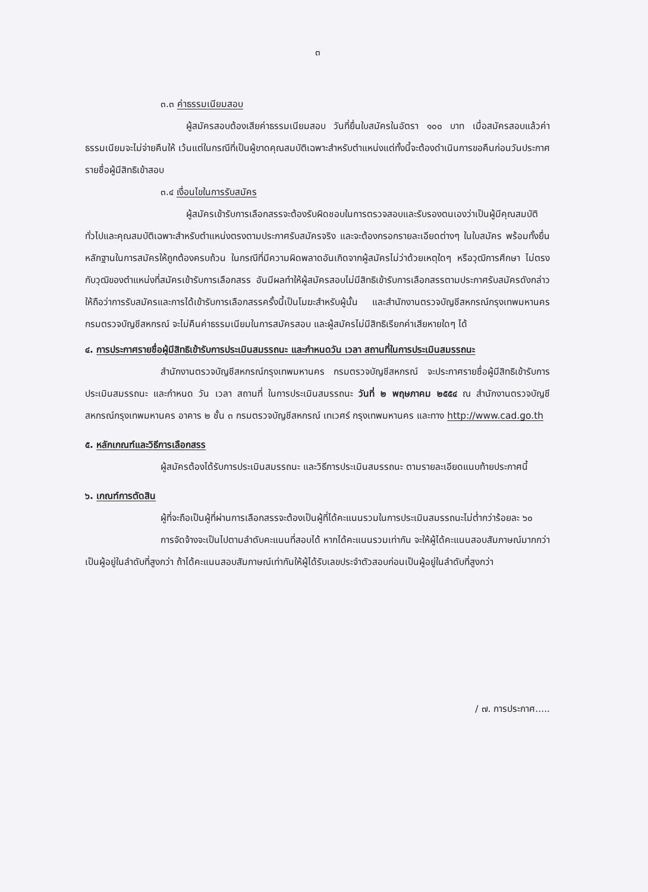๓
๓.๓ ค่าธรรมเนียมสอบ
ผู้สมัครสอบต้องเสียค่าธรรมเนียมสอบ วันที่ยื่นใบสมัครในอัตรา ๑๐๐ บาท เมื่อสมัครสอบแล้วค่าธรรมเนียมจะไม่จ่ายคืนให้ เว้นแต่ในกรณีที่เป็นผู้ขาดคุณสมบัติเฉพาะสำหรับตำแหน่งแต่ทั้งนี้จะต้องดำเนินการขอคืนก่อนวันประกาศรายชื่อผู้มีสิทธิเข้าสอบ
๓.๔ เงื่อนไขในการรับสมัคร
ผู้สมัครเข้ารับการเลือกสรรจะต้องรับผิดชอบในการตรวจสอบและรับรองตนเองว่าเป็นผู้มีคุณสมบัติทั่วไปและคุณสมบัติเฉพาะสำหรับตำแหน่งตรงตามประกาศรับสมัครจริง และจะต้องกรอกรายละเอียดต่างๆ ในใบสมัคร พร้อมทั้งยื่นหลักฐานในการสมัครให้ถูกต้องครบถ้วน ในกรณีที่มีความผิดพลาดอันเกิดจากผู้สมัครไม่ว่าด้วยเหตุใดๆ หรือวุฒิการศึกษา ไม่ตรงกับวุฒิของตำแหน่งที่สมัครเข้ารับการเลือกสรร อันมีผลทำให้ผู้สมัครสอบไม่มีสิทธิเข้ารับการเลือกสรรตามประกาศรับสมัครดังกล่าวให้ถือว่าการรับสมัครและการได้เข้ารับการเลือกสรรครั้งนี้เป็นโมฆะสำหรับผู้นั้น และสำนักงานตรวจบัญชีสหกรณ์กรุงเทพมหานคร กรมตรวจบัญชีสหกรณ์ จะไม่คืนค่าธรรมเนียมในการสมัครสอบ และผู้สมัครไม่มีสิทธิเรียกค่าเสียหายใดๆ ได้
๔. การประกาศรายชื่อผู้มีสิทธิเข้ารับการประเมินสมรรถนะ และกำหนดวัน เวลา สถานที่ในการประเมินสมรรถนะ
สำนักงานตรวจบัญชีสหกรณ์กรุงเทพมหานคร กรมตรวจบัญชีสหกรณ์ จะประกาศรายชื่อผู้มีสิทธิเข้ารับการประเมินสมรรถนะ และกำหนด วัน เวลา สถานที่ ในการประเมินสมรรถนะ วันที่ ๒ พฤษภาคม ๒๕๕๔ ณ สำนักงานตรวจบัญชีสหกรณ์กรุงเทพมหานคร อาคาร ๒ ชั้น ๓ กรมตรวจบัญชีสหกรณ์ เทเวศร์ กรุงเทพมหานคร และทาง http://www.cad.go.th
๕. หลักเกณฑ์และวิธีการเลือกสรร
ผู้สมัครต้องได้รับการประเมินสมรรถนะ และวิธีการประเมินสมรรถนะ ตามรายละเอียดแนบท้ายประกาศนี้
๖. เกณฑ์การตัดสิน
ผู้ที่จะถือเป็นผู้ที่ผ่านการเลือกสรรจะต้องเป็นผู้ที่ได้คะแนนรวมในการประเมินสมรรถนะไม่ต่ำกว่าร้อยละ ๖๐
การจัดจ้างจะเป็นไปตามลำดับคะแนนที่สอบได้ หากได้คะแนนรวมเท่ากัน จะให้ผู้ได้คะแนนสอบสัมภาษณ์มากกว่าเป็นผู้อยู่ในลำดับที่สูงกว่า ถ้าได้คะแนนสอบสัมภาษณ์เท่ากันให้ผู้ได้รับเลขประจำตัวสอบก่อนเป็นผู้อยู่ในลำดับที่สูงกว่า
/ ๗. การประกาศ.....